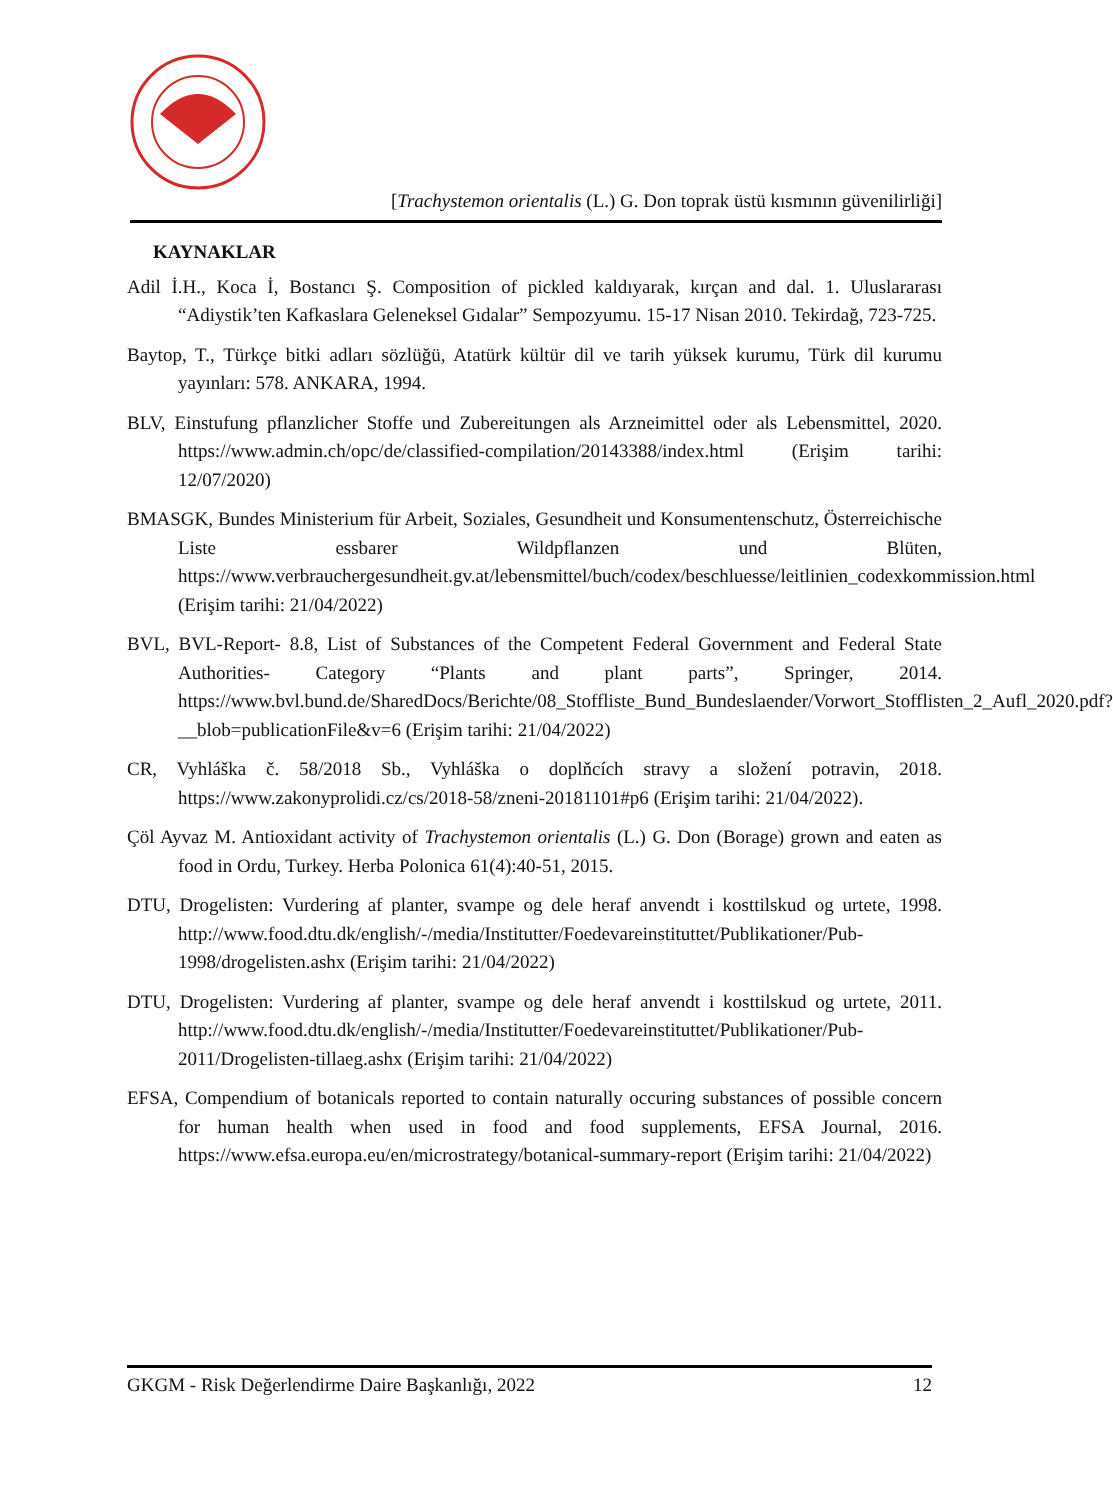[Trachystemon orientalis (L.) G. Don toprak üstü kısmının güvenilirliği]
KAYNAKLAR
Adil İ.H., Koca İ, Bostancı Ş. Composition of pickled kaldıyarak, kırçan and dal. 1. Uluslararası “Adiystik’ten Kafkaslara Geleneksel Gıdalar” Sempozyumu. 15-17 Nisan 2010. Tekirdağ, 723-725.
Baytop, T., Türkçe bitki adları sözlüğü, Atatürk kültür dil ve tarih yüksek kurumu, Türk dil kurumu yayınları: 578. ANKARA, 1994.
BLV, Einstufung pflanzlicher Stoffe und Zubereitungen als Arzneimittel oder als Lebensmittel, 2020. https://www.admin.ch/opc/de/classified-compilation/20143388/index.html (Erişim tarihi: 12/07/2020)
BMASGK, Bundes Ministerium für Arbeit, Soziales, Gesundheit und Konsumentenschutz, Österreichische Liste essbarer Wildpflanzen und Blüten, https://www.verbrauchergesundheit.gv.at/lebensmittel/buch/codex/beschluesse/leitlinien_codexkommission.html (Erişim tarihi: 21/04/2022)
BVL, BVL-Report- 8.8, List of Substances of the Competent Federal Government and Federal State Authorities- Category “Plants and plant parts”, Springer, 2014. https://www.bvl.bund.de/SharedDocs/Berichte/08_Stoffliste_Bund_Bundeslaender/Vorwort_Stofflisten_2_Aufl_2020.pdf?__blob=publicationFile&v=6 (Erişim tarihi: 21/04/2022)
CR, Vyhláška č. 58/2018 Sb., Vyhláška o doplňcích stravy a složení potravin, 2018. https://www.zakonyprolidi.cz/cs/2018-58/zneni-20181101#p6 (Erişim tarihi: 21/04/2022).
Çöl Ayvaz M. Antioxidant activity of Trachystemon orientalis (L.) G. Don (Borage) grown and eaten as food in Ordu, Turkey. Herba Polonica 61(4):40-51, 2015.
DTU, Drogelisten: Vurdering af planter, svampe og dele heraf anvendt i kosttilskud og urtete, 1998. http://www.food.dtu.dk/english/-/media/Institutter/Foedevareinstituttet/Publikationer/Pub-1998/drogelisten.ashx (Erişim tarihi: 21/04/2022)
DTU, Drogelisten: Vurdering af planter, svampe og dele heraf anvendt i kosttilskud og urtete, 2011. http://www.food.dtu.dk/english/-/media/Institutter/Foedevareinstituttet/Publikationer/Pub-2011/Drogelisten-tillaeg.ashx (Erişim tarihi: 21/04/2022)
EFSA, Compendium of botanicals reported to contain naturally occuring substances of possible concern for human health when used in food and food supplements, EFSA Journal, 2016. https://www.efsa.europa.eu/en/microstrategy/botanical-summary-report (Erişim tarihi: 21/04/2022)
GKGM - Risk Değerlendirme Daire Başkanlığı, 2022 12